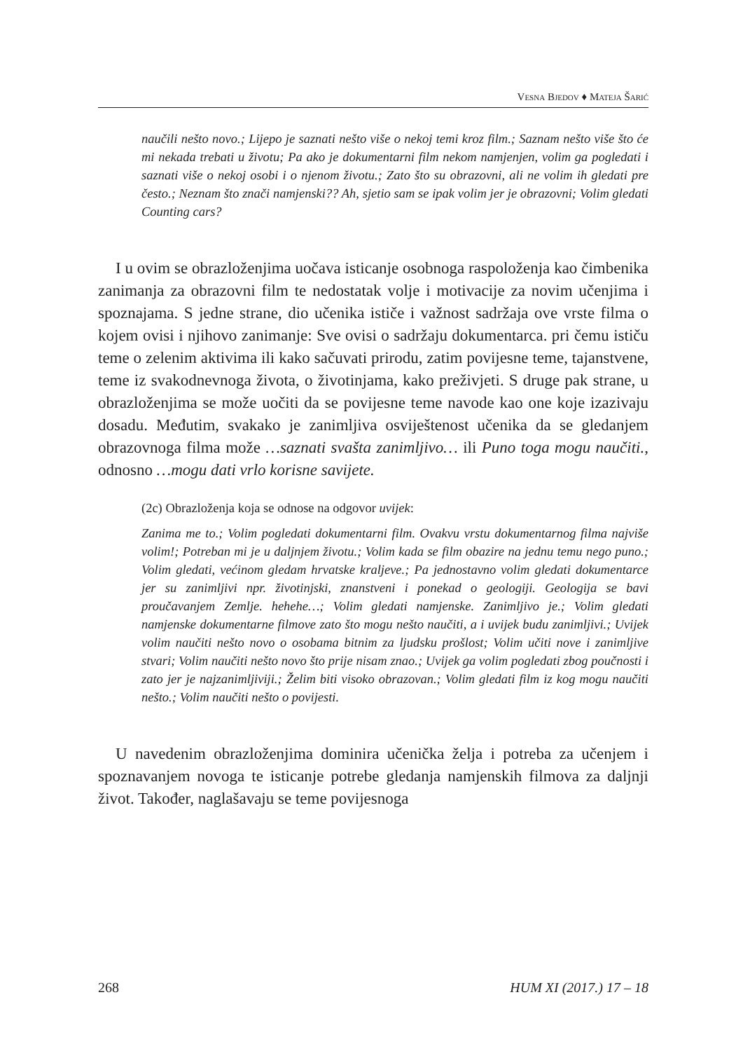VESNA BJEDOV ♦ MATEJA ŠARIĆ
naučili nešto novo.; Lijepo je saznati nešto više o nekoj temi kroz film.; Saznam nešto više što će mi nekada trebati u životu; Pa ako je dokumentarni film nekom namjenjen, volim ga pogledati i saznati više o nekoj osobi i o njenom životu.; Zato što su obrazovni, ali ne volim ih gledati pre često.; Neznam što znači namjenski?? Ah, sjetio sam se ipak volim jer je obrazovni; Volim gledati Counting cars?
I u ovim se obrazloženjima uočava isticanje osobnoga raspoloženja kao čimbenika zanimanja za obrazovni film te nedostatak volje i motivacije za novim učenjima i spoznajama. S jedne strane, dio učenika ističe i važnost sadržaja ove vrste filma o kojem ovisi i njihovo zanimanje: Sve ovisi o sadržaju dokumentarca. pri čemu ističu teme o zelenim aktivima ili kako sačuvati prirodu, zatim povijesne teme, tajanstvene, teme iz svakodnevnoga života, o životinjama, kako preživjeti. S druge pak strane, u obrazloženjima se može uočiti da se povijesne teme navode kao one koje izazivaju dosadu. Međutim, svakako je zanimljiva osviještenost učenika da se gledanjem obrazovnoga filma može …saznati svašta zanimljivo… ili Puno toga mogu naučiti., odnosno …mogu dati vrlo korisne savijete.
(2c) Obrazloženja koja se odnose na odgovor uvijek:
Zanima me to.; Volim pogledati dokumentarni film. Ovakvu vrstu dokumentarnog filma najviše volim!; Potreban mi je u daljnjem životu.; Volim kada se film obazire na jednu temu nego puno.; Volim gledati, većinom gledam hrvatske kraljeve.; Pa jednostavno volim gledati dokumentarce jer su zanimljivi npr. životinjski, znanstveni i ponekad o geologiji. Geologija se bavi proučavanjem Zemlje. hehehe…; Volim gledati namjenske. Zanimljivo je.; Volim gledati namjenske dokumentarne filmove zato što mogu nešto naučiti, a i uvijek budu zanimljivi.; Uvijek volim naučiti nešto novo o osobama bitnim za ljudsku prošlost; Volim učiti nove i zanimljive stvari; Volim naučiti nešto novo što prije nisam znao.; Uvijek ga volim pogledati zbog poučnosti i zato jer je najzanimljiviji.; Želim biti visoko obrazovan.; Volim gledati film iz kog mogu naučiti nešto.; Volim naučiti nešto o povijesti.
U navedenim obrazloženjima dominira učenička želja i potreba za učenjem i spoznavanjem novoga te isticanje potrebe gledanja namjenskih filmova za daljnji život. Također, naglašavaju se teme povijesnoga
268 HUM XI (2017.) 17 – 18